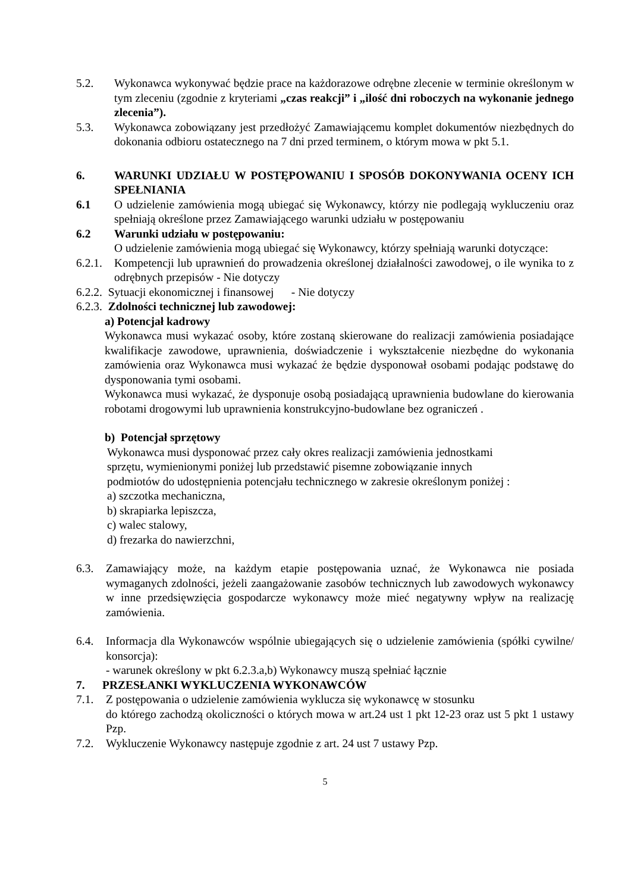5.2. Wykonawca wykonywać będzie prace na każdorazowe odrębne zlecenie w terminie określonym w tym zleceniu (zgodnie z kryteriami „czas reakcji” i „ilość dni roboczych na wykonanie jednego zlecenia”).
5.3. Wykonawca zobowiązany jest przedłożyć Zamawiającemu komplet dokumentów niezbędnych do dokonania odbioru ostatecznego na 7 dni przed terminem, o którym mowa w pkt 5.1.
6. WARUNKI UDZIAŁU W POSTĘPOWANIU I SPOSÓB DOKONYWANIA OCENY ICH SPEŁNIANIA
6.1 O udzielenie zamówienia mogą ubiegać się Wykonawcy, którzy nie podlegają wykluczeniu oraz spełniają określone przez Zamawiającego warunki udziału w postępowaniu
6.2 Warunki udziału w postępowaniu:
O udzielenie zamówienia mogą ubiegać się Wykonawcy, którzy spełniają warunki dotyczące:
6.2.1.
Kompetencji lub uprawnień do prowadzenia określonej działalności zawodowej, o ile wynika to z odrębnych przepisów - Nie dotyczy
6.2.2. Sytuacji ekonomicznej i finansowej - Nie dotyczy
6.2.3. Zdolności technicznej lub zawodowej:
a) Potencjał kadrowy
Wykonawca musi wykazać osoby, które zostaną skierowane do realizacji zamówienia posiadające kwalifikacje zawodowe, uprawnienia, doświadczenie i wykształcenie niezbędne do wykonania zamówienia oraz Wykonawca musi wykazać że będzie dysponował osobami podając podstawę do dysponowania tymi osobami.
Wykonawca musi wykazać, że dysponuje osobą posiadającą uprawnienia budowlane do kierowania robotami drogowymi lub uprawnienia konstrukcyjno-budowlane bez ograniczeń .
b) Potencjał sprzętowy
Wykonawca musi dysponować przez cały okres realizacji zamówienia jednostkami
sprzętu, wymienionymi poniżej lub przedstawić pisemne zobowiązanie innych
podmiotów do udostępnienia potencjału technicznego w zakresie określonym poniżej :
a) szczotka mechaniczna,
b) skrapiarka lepiszcza,
c) walec stalowy,
d) frezarka do nawierzchni,
6.3. Zamawiający może, na każdym etapie postępowania uznać, że Wykonawca nie posiada wymaganych zdolności, jeżeli zaangażowanie zasobów technicznych lub zawodowych wykonawcy w inne przedsięwzięcia gospodarcze wykonawcy może mieć negatywny wpływ na realizację zamówienia.
6.4. Informacja dla Wykonawców wspólnie ubiegających się o udzielenie zamówienia (spółki cywilne/ konsorcja):
- warunek określony w pkt 6.2.3.a,b) Wykonawcy muszą spełniać łącznie
7. PRZESŁANKI WYKLUCZENIA WYKONAWCÓW
7.1. Z postępowania o udzielenie zamówienia wyklucza się wykonawcę w stosunku
do którego zachodzą okoliczności o których mowa w art.24 ust 1 pkt 12-23 oraz ust 5 pkt 1 ustawy Pzp.
7.2. Wykluczenie Wykonawcy następuje zgodnie z art. 24 ust 7 ustawy Pzp.
5